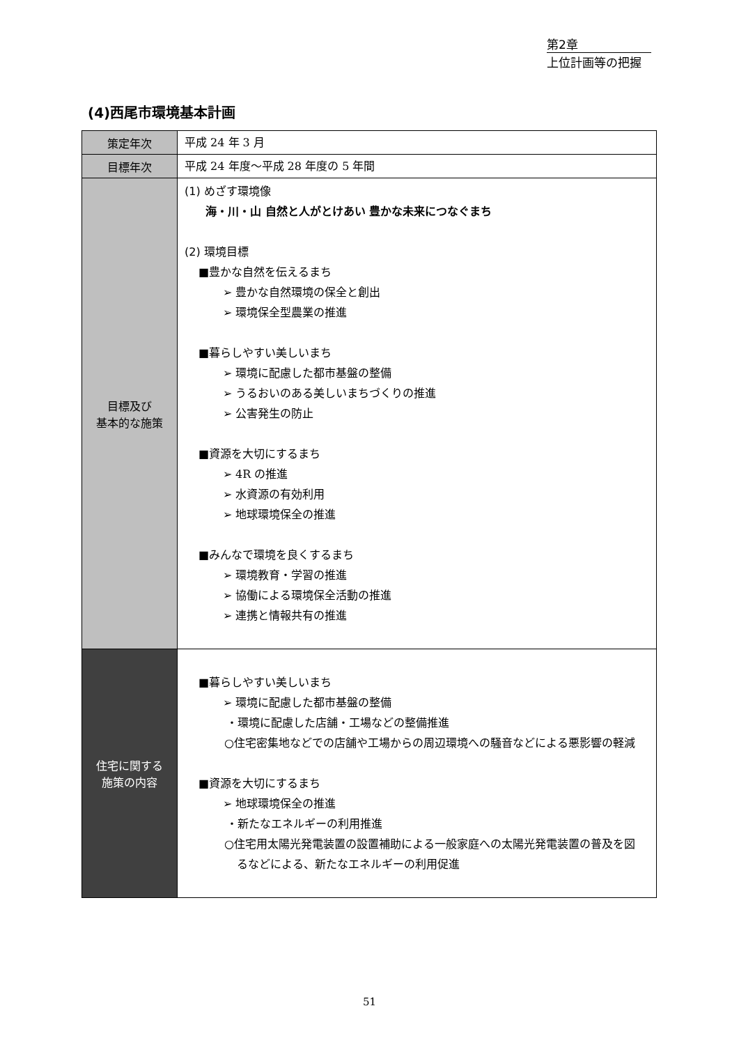第2章
上位計画等の把握
(4)西尾市環境基本計画
| 策定年次 | 平成 24 年 3 月 |
| 目標年次 | 平成 24 年度～平成 28 年度の 5 年間 |
| 目標及び 基本的な施策 | (1) めざす環境像 海・川・山 自然と人がとけあい 豊かな未来につなぐまち (2) 環境目標 ■豊かな自然を伝えるまち ➢ 豊かな自然環境の保全と創出 ➢ 環境保全型農業の推進 ■暮らしやすい美しいまち ➢ 環境に配慮した都市基盤の整備 ➢ うるおいのある美しいまちづくりの推進 ➢ 公害発生の防止 ■資源を大切にするまち ➢ 4R の推進 ➢ 水資源の有効利用 ➢ 地球環境保全の推進 ■みんなで環境を良くするまち ➢ 環境教育・学習の推進 ➢ 協働による環境保全活動の推進 ➢ 連携と情報共有の推進 |
| 住宅に関する 施策の内容 | ■暮らしやすい美しいまち ➢ 環境に配慮した都市基盤の整備 ・環境に配慮した店舗・工場などの整備推進 ○住宅密集地などでの店舗や工場からの周辺環境への騒音などによる悪影響の軽減 ■資源を大切にするまち ➢ 地球環境保全の推進 ・新たなエネルギーの利用推進 ○住宅用太陽光発電装置の設置補助による一般家庭への太陽光発電装置の普及を図るなどによる、新たなエネルギーの利用促進 |
51